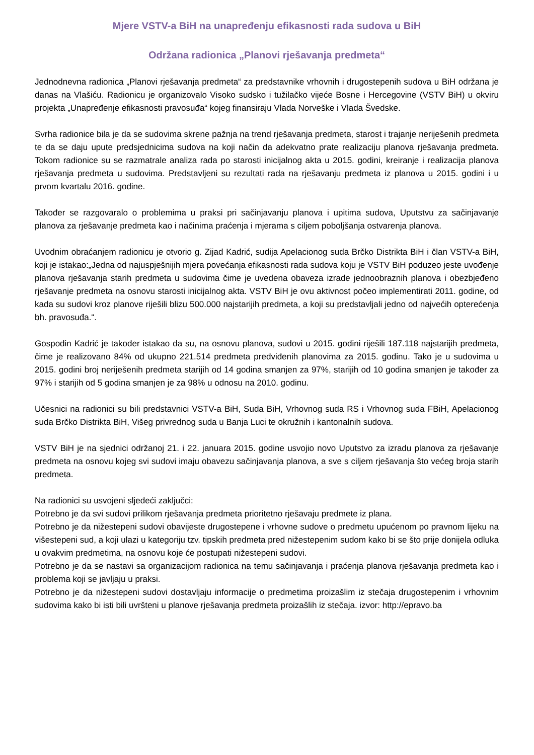Mjere VSTV-a BiH na unapređenju efikasnosti rada sudova u BiH
Održana radionica „Planovi rješavanja predmeta“
Jednodnevna radionica „Planovi rješavanja predmeta“ za predstavnike vrhovnih i drugostepenih sudova u BiH održana je danas na Vlašiću. Radionicu je organizovalo Visoko sudsko i tužilačko vijeće Bosne i Hercegovine (VSTV BiH) u okviru projekta „Unapređenje efikasnosti pravosuđa“ kojeg finansiraju Vlada Norveške i Vlada Švedske.
Svrha radionice bila je da se sudovima skrene pažnja na trend rješavanja predmeta, starost i trajanje neriješenih predmeta te da se daju upute predsjednicima sudova na koji način da adekvatno prate realizaciju planova rješavanja predmeta. Tokom radionice su se razmatrale analiza rada po starosti inicijalnog akta u 2015. godini, kreiranje i realizacija planova rješavanja predmeta u sudovima. Predstavljeni su rezultati rada na rješavanju predmeta iz planova u 2015. godini i u prvom kvartalu 2016. godine.
Također se razgovaralo o problemima u praksi pri sačinjavanju planova i upitima sudova, Uputstvu za sačinjavanje planova za rješavanje predmeta kao i načinima praćenja i mjerama s ciljem poboljšanja ostvarenja planova.
Uvodnim obraćanjem radionicu je otvorio g. Zijad Kadrić, sudija Apelacionog suda Brčko Distrikta BiH i član VSTV-a BiH, koji je istakao:„Jedna od najuspješnijih mjera povećanja efikasnosti rada sudova koju je VSTV BiH poduzeo jeste uvođenje planova rješavanja starih predmeta u sudovima čime je uvedena obaveza izrade jednoobraznih planova i obezbjeđeno rješavanje predmeta na osnovu starosti inicijalnog akta. VSTV BiH je ovu aktivnost počeo implementirati 2011. godine, od kada su sudovi kroz planove riješili blizu 500.000 najstarijih predmeta, a koji su predstavljali jedno od najvećih opterećenja bh. pravosuđa.“.
Gospodin Kadrić je također istakao da su, na osnovu planova, sudovi u 2015. godini riješili 187.118 najstarijih predmeta, čime je realizovano 84% od ukupno 221.514 predmeta predviđenih planovima za 2015. godinu. Tako je u sudovima u 2015. godini broj neriješenih predmeta starijih od 14 godina smanjen za 97%, starijih od 10 godina smanjen je također za 97% i starijih od 5 godina smanjen je za 98% u odnosu na 2010. godinu.
Učesnici na radionici su bili predstavnici VSTV-a BiH, Suda BiH, Vrhovnog suda RS i Vrhovnog suda FBiH, Apelacionog suda Brčko Distrikta BiH, Višeg privrednog suda u Banja Luci te okružnih i kantonalnih sudova.
VSTV BiH je na sjednici održanoj 21. i 22. januara 2015. godine usvojio novo Uputstvo za izradu planova za rješavanje predmeta na osnovu kojeg svi sudovi imaju obavezu sačinjavanja planova, a sve s ciljem rješavanja što većeg broja starih predmeta.
Na radionici su usvojeni sljedeći zaključci:
Potrebno je da svi sudovi prilikom rješavanja predmeta prioritetno rješavaju predmete iz plana.
Potrebno je da nižestepeni sudovi obavijeste drugostepene i vrhovne sudove o predmetu upućenom po pravnom lijeku na višestepeni sud, a koji ulazi u kategoriju tzv. tipskih predmeta pred nižestepenim sudom kako bi se što prije donijela odluka u ovakvim predmetima, na osnovu koje će postupati nižestepeni sudovi.
Potrebno je da se nastavi sa organizacijom radionica na temu sačinjavanja i praćenja planova rješavanja predmeta kao i problema koji se javljaju u praksi.
Potrebno je da nižestepeni sudovi dostavljaju informacije o predmetima proizašlim iz stečaja drugostepenim i vrhovnim sudovima kako bi isti bili uvršteni u planove rješavanja predmeta proizašlih iz stečaja. izvor: http://epravo.ba